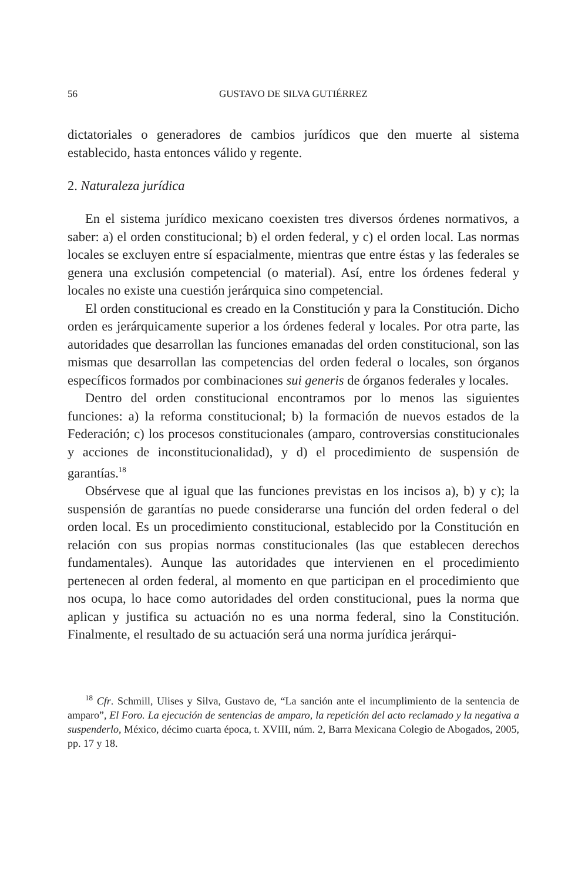56 GUSTAVO DE SILVA GUTIÉRREZ
dictatoriales o generadores de cambios jurídicos que den muerte al sistema establecido, hasta entonces válido y regente.
2. Naturaleza jurídica
En el sistema jurídico mexicano coexisten tres diversos órdenes normativos, a saber: a) el orden constitucional; b) el orden federal, y c) el orden local. Las normas locales se excluyen entre sí espacialmente, mientras que entre éstas y las federales se genera una exclusión competencial (o material). Así, entre los órdenes federal y locales no existe una cuestión jerárquica sino competencial.
El orden constitucional es creado en la Constitución y para la Constitución. Dicho orden es jerárquicamente superior a los órdenes federal y locales. Por otra parte, las autoridades que desarrollan las funciones emanadas del orden constitucional, son las mismas que desarrollan las competencias del orden federal o locales, son órganos específicos formados por combinaciones sui generis de órganos federales y locales.
Dentro del orden constitucional encontramos por lo menos las siguientes funciones: a) la reforma constitucional; b) la formación de nuevos estados de la Federación; c) los procesos constitucionales (amparo, controversias constitucionales y acciones de inconstitucionalidad), y d) el procedimiento de suspensión de garantías.<sup>18</sup>
Obsérvese que al igual que las funciones previstas en los incisos a), b) y c); la suspensión de garantías no puede considerarse una función del orden federal o del orden local. Es un procedimiento constitucional, establecido por la Constitución en relación con sus propias normas constitucionales (las que establecen derechos fundamentales). Aunque las autoridades que intervienen en el procedimiento pertenecen al orden federal, al momento en que participan en el procedimiento que nos ocupa, lo hace como autoridades del orden constitucional, pues la norma que aplican y justifica su actuación no es una norma federal, sino la Constitución. Finalmente, el resultado de su actuación será una norma jurídica jerárqui-
<sup>18</sup> Cfr. Schmill, Ulises y Silva, Gustavo de, “La sanción ante el incumplimiento de la sentencia de amparo”, El Foro. La ejecución de sentencias de amparo, la repetición del acto reclamado y la negativa a suspenderlo, México, décimo cuarta época, t. XVIII, núm. 2, Barra Mexicana Colegio de Abogados, 2005, pp. 17 y 18.